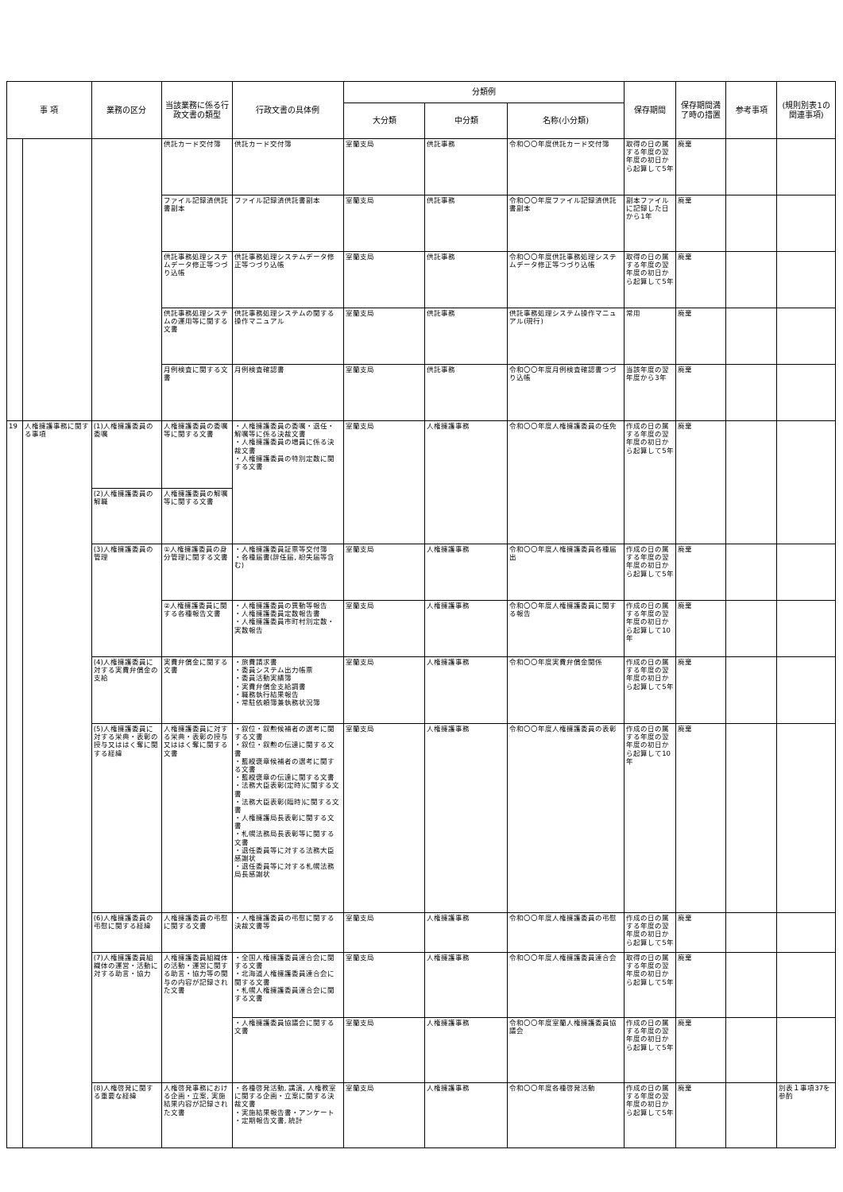| 事 項 | | 業務の区分 | 当該業務に係る行政文書の類型 | 行政文書の具体例 | 分類例 | | | 保存期間 | 保存期間満了時の措置 | 参考事項 | (規則別表1の関連事項) |
| --- | --- | --- | --- | --- | --- | --- | --- | --- | --- | --- | --- |
| | | | | | 大分類 | 中分類 | 名称(小分類) | | | | |
| | | | 供託カード交付簿 | 供託カード交付簿 | 室蘭支局 | 供託事務 | 令和〇〇年度供託カード交付簿 | 取得の日の属する年度の翌年度の初日から起算して5年 | 廃棄 | | |
| | | | ファイル記録済供託書副本 | ファイル記録済供託書副本 | 室蘭支局 | 供託事務 | 令和〇〇年度ファイル記録済供託書副本 | 副本ファイルに記録した日から1年 | 廃棄 | | |
| | | | 供託事務処理システムデータ修正等つづり込帳 | 供託事務処理システムデータ修正等つづり込帳 | 室蘭支局 | 供託事務 | 令和〇〇年度供託事務処理システムデータ修正等つづり込帳 | 取得の日の属する年度の翌年度の初日から起算して5年 | 廃棄 | | |
| | | | 供託事務処理システムの運用等に関する文書 | 供託事務処理システムの関する操作マニュアル | 室蘭支局 | 供託事務 | 供託事務処理システム操作マニュアル(現行) | 常用 | 廃棄 | | |
| | | | 月例検査に関する文書 | 月例検査確認書 | 室蘭支局 | 供託事務 | 令和〇〇年度月例検査確認書つづり込帳 | 当該年度の翌年度から3年 | 廃棄 | | |
| 19 | 人権擁護事務に関する事項 | (1)人権擁護委員の委嘱 | 人権擁護委員の委嘱等に関する文書 | ・人権擁護委員の委嘱・退任・解嘱等に係る決裁文書 ・人権擁護委員の増員に係る決裁文書 ・人権擁護委員の特別定数に関する文書 | 室蘭支局 | 人権擁護事務 | 令和〇〇年度人権擁護委員の任免 | 作成の日の属する年度の翌年度の初日から起算して5年 | 廃棄 | | |
| | | (2)人権擁護委員の解職 | 人権擁護委員の解嘱等に関する文書 | | | | | | | | |
| | | (3)人権擁護委員の管理 | ①人権擁護委員の身分管理に関する文書 | ・人権擁護委員証票等交付簿 ・各種届書(辞任届, 紛失届等含む) | 室蘭支局 | 人権擁護事務 | 令和〇〇年度人権擁護委員各種届出 | 作成の日の属する年度の翌年度の初日から起算して5年 | 廃棄 | | |
| | | | ②人権擁護委員に関する各種報告文書 | ・人権擁護委員の異動等報告 ・人権擁護委員定数報告書 ・人権擁護委員市町村別定数・実数報告 | 室蘭支局 | 人権擁護事務 | 令和〇〇年度人権擁護委員に関する報告 | 作成の日の属する年度の翌年度の初日から起算して10年 | 廃棄 | | |
| | | (4)人権擁護委員に対する実費弁償金の支給 | 実費弁償金に関する文書 | ・旅費請求書 ・委員システム出力帳票 ・委員活動実績簿 ・実費弁償金支給調書 ・職務執行結果報告 ・常駐依頼簿兼執務状況簿 | 室蘭支局 | 人権擁護事務 | 令和〇〇年度実費弁償金関係 | 作成の日の属する年度の翌年度の初日から起算して5年 | 廃棄 | | |
| | | (5)人権擁護委員に対する栄典・表彰の授与又ははく奪に関する経緯 | 人権擁護委員に対する栄典・表彰の授与又ははく奪に関する文書 | ・叙位・叙勲候補者の選考に関する文書 ・叙位・叙勲の伝達に関する文書 ・藍綬褒章候補者の選考に関する文書 ・藍綬褒章の伝達に関する文書 ・法務大臣表彰(定時)に関する文書 ・法務大臣表彰(臨時)に関する文書 ・人権擁護局長表彰に関する文書 ・札幌法務局長表彰等に関する文書 ・退任委員等に対する法務大臣感謝状 ・退任委員等に対する札幌法務局長感謝状 | 室蘭支局 | 人権擁護事務 | 令和〇〇年度人権擁護委員の表彰 | 作成の日の属する年度の翌年度の初日から起算して10年 | 廃棄 | | |
| | | (6)人権擁護委員の弔慰に関する経緯 | 人権擁護委員の弔慰に関する文書 | ・人権擁護委員の弔慰に関する決裁文書等 | 室蘭支局 | 人権擁護事務 | 令和〇〇年度人権擁護委員の弔慰 | 作成の日の属する年度の翌年度の初日から起算して5年 | 廃棄 | | |
| | | (7)人権擁護委員組織体の運営・活動に対する助言・協力 | 人権擁護委員組織体の活動・運営に関する助言・協力等の関与の内容が記録された文書 | ・全国人権擁護委員連合会に関する文書 ・北海道人権擁護委員連合会に関する文書 ・札幌人権擁護委員連合会に関する文書 | 室蘭支局 | 人権擁護事務 | 令和〇〇年度人権擁護委員連合会 | 取得の日の属する年度の翌年度の初日から起算して5年 | 廃棄 | | |
| | | | | ・人権擁護委員協議会に関する文書 | 室蘭支局 | 人権擁護事務 | 令和〇〇年度室蘭人権擁護委員協議会 | 作成の日の属する年度の翌年度の初日から起算して5年 | 廃棄 | | |
| | | (8)人権啓発に関する重要な経緯 | 人権啓発事務における企画・立案, 実施結果内容が記録された文書 | ・各種啓発活動, 講演, 人権教室に関する企画・立案に関する決裁文書 ・実施結果報告書・アンケート ・定期報告文書, 統計 | 室蘭支局 | 人権擁護事務 | 令和〇〇年度各種啓発活動 | 作成の日の属する年度の翌年度の初日から起算して5年 | 廃棄 | | 別表１事項37を参酌 |